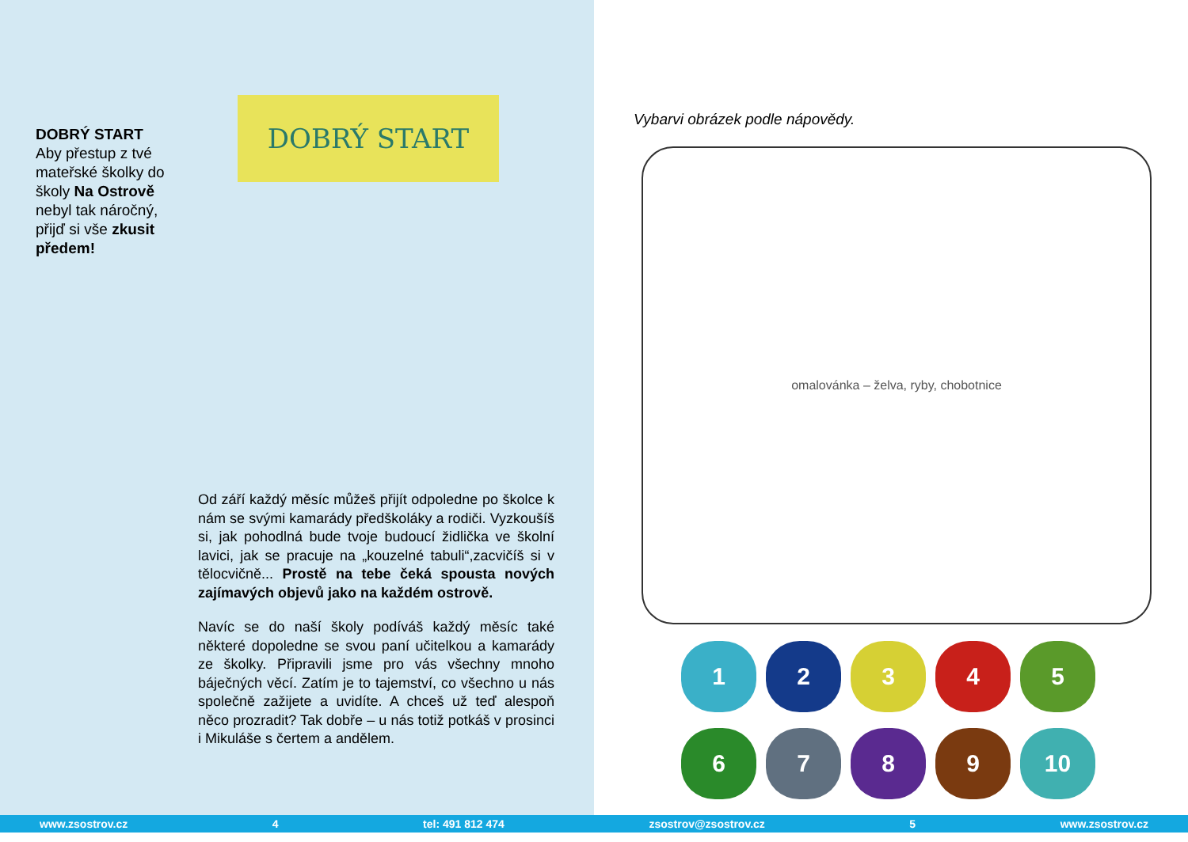DOBRÝ START
Aby přestup z tvé mateřské školky do školy Na Ostrově nebyl tak náročný, přijď si vše zkusit předem!
DOBRÝ START
Od září každý měsíc můžeš přijít odpoledne po školce k nám se svými kamarády předškoláky a rodiči. Vyzkoušíš si, jak pohodlná bude tvoje budoucí židlička ve školní lavici, jak se pracuje na „kouzelné tabuli“,zacvičíš si v tělocvičně... Prostě na tebe čeká spousta nových zajímavých objevů jako na každém ostrově.
Navíc se do naší školy podíváš každý měsíc také některé dopoledne se svou paní učitelkou a kamarády ze školky. Připravili jsme pro vás všechny mnoho báječných věcí. Zatím je to tajemství, co všechno u nás společně zažijete a uvidíte. A chceš už teď alespoň něco prozradit? Tak dobře – u nás totiž potkáš v prosinci i Mikuláše s čertem a andělem.
Vybarvi obrázek podle nápovědy.
omalovánka – želva, ryby, chobotnice
1
2
3
4
5
6
7
8
9
10
www.zsostrov.cz 4 tel: 491 812 474 zsostrov@zsostrov.cz 5 www.zsostrov.cz